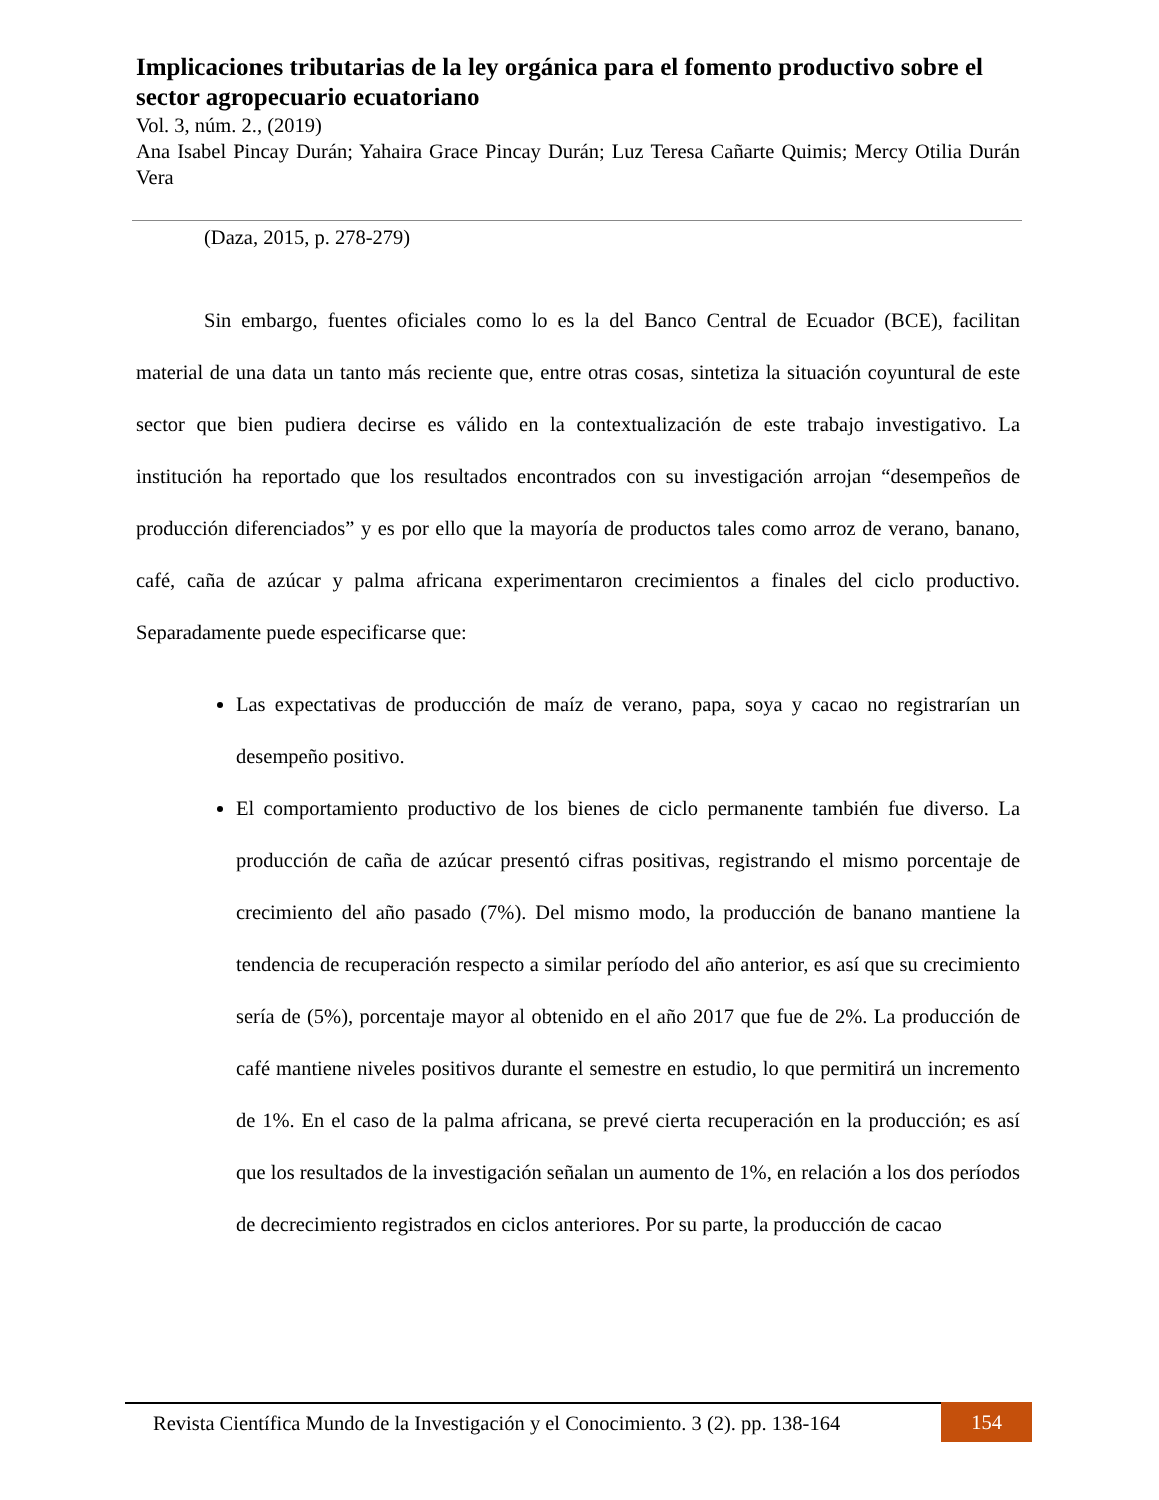Implicaciones tributarias de la ley orgánica para el fomento productivo sobre el sector agropecuario ecuatoriano
Vol. 3, núm. 2., (2019)
Ana Isabel Pincay Durán; Yahaira Grace Pincay Durán; Luz Teresa Cañarte Quimis; Mercy Otilia Durán Vera
(Daza, 2015, p. 278-279)
Sin embargo, fuentes oficiales como lo es la del Banco Central de Ecuador (BCE), facilitan material de una data un tanto más reciente que, entre otras cosas, sintetiza la situación coyuntural de este sector que bien pudiera decirse es válido en la contextualización de este trabajo investigativo. La institución ha reportado que los resultados encontrados con su investigación arrojan “desempeños de producción diferenciados” y es por ello que la mayoría de productos tales como arroz de verano, banano, café, caña de azúcar y palma africana experimentaron crecimientos a finales del ciclo productivo. Separadamente puede especificarse que:
Las expectativas de producción de maíz de verano, papa, soya y cacao no registrarían un desempeño positivo.
El comportamiento productivo de los bienes de ciclo permanente también fue diverso. La producción de caña de azúcar presentó cifras positivas, registrando el mismo porcentaje de crecimiento del año pasado (7%). Del mismo modo, la producción de banano mantiene la tendencia de recuperación respecto a similar período del año anterior, es así que su crecimiento sería de (5%), porcentaje mayor al obtenido en el año 2017 que fue de 2%. La producción de café mantiene niveles positivos durante el semestre en estudio, lo que permitirá un incremento de 1%. En el caso de la palma africana, se prevé cierta recuperación en la producción; es así que los resultados de la investigación señalan un aumento de 1%, en relación a los dos períodos de decrecimiento registrados en ciclos anteriores. Por su parte, la producción de cacao
Revista Científica Mundo de la Investigación y el Conocimiento. 3 (2). pp. 138-164
154